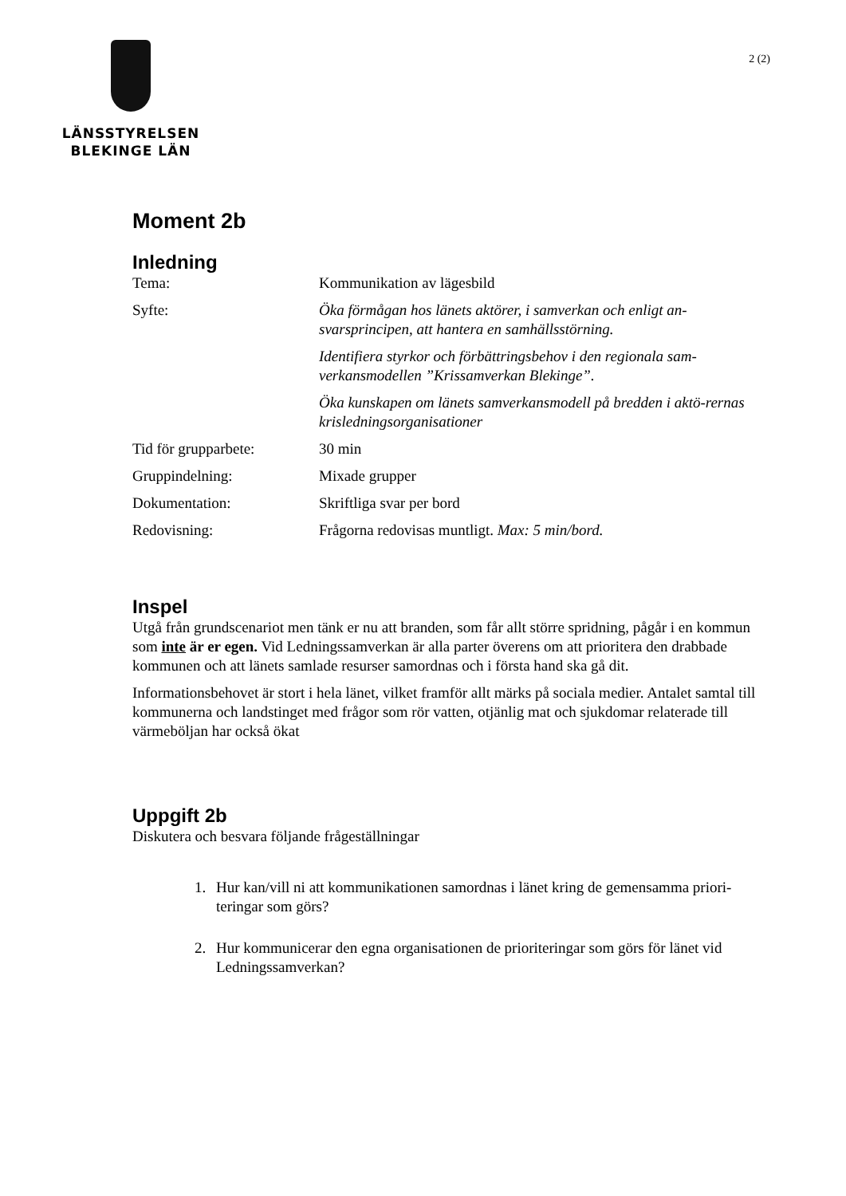LÄNSSTYRELSEN
BLEKINGE LÄN
2 (2)
Moment 2b
Inledning
| Tema: | Kommunikation av lägesbild |
| Syfte: | Öka förmågan hos länets aktörer, i samverkan och enligt an-svarsprincipen, att hantera en samhällsstörning. |
| | Identifiera styrkor och förbättringsbehov i den regionala sam-verkansmodellen ”Krissamverkan Blekinge”. |
| | Öka kunskapen om länets samverkansmodell på bredden i aktö-rernas krisledningsorganisationer |
| Tid för grupparbete: | 30 min |
| Gruppindelning: | Mixade grupper |
| Dokumentation: | Skriftliga svar per bord |
| Redovisning: | Frågorna redovisas muntligt. Max: 5 min/bord. |
Inspel
Utgå från grundscenariot men tänk er nu att branden, som får allt större spridning, pågår i en kommun som inte är er egen. Vid Ledningssamverkan är alla parter överens om att prioritera den drabbade kommunen och att länets samlade resurser samordnas och i första hand ska gå dit.
Informationsbehovet är stort i hela länet, vilket framför allt märks på sociala medier. Antalet samtal till kommunerna och landstinget med frågor som rör vatten, otjänlig mat och sjukdomar relaterade till värmeböljan har också ökat
Uppgift 2b
Diskutera och besvara följande frågeställningar
1. Hur kan/vill ni att kommunikationen samordnas i länet kring de gemensamma priori-teringar som görs?
2. Hur kommunicerar den egna organisationen de prioriteringar som görs för länet vid Ledningssamverkan?